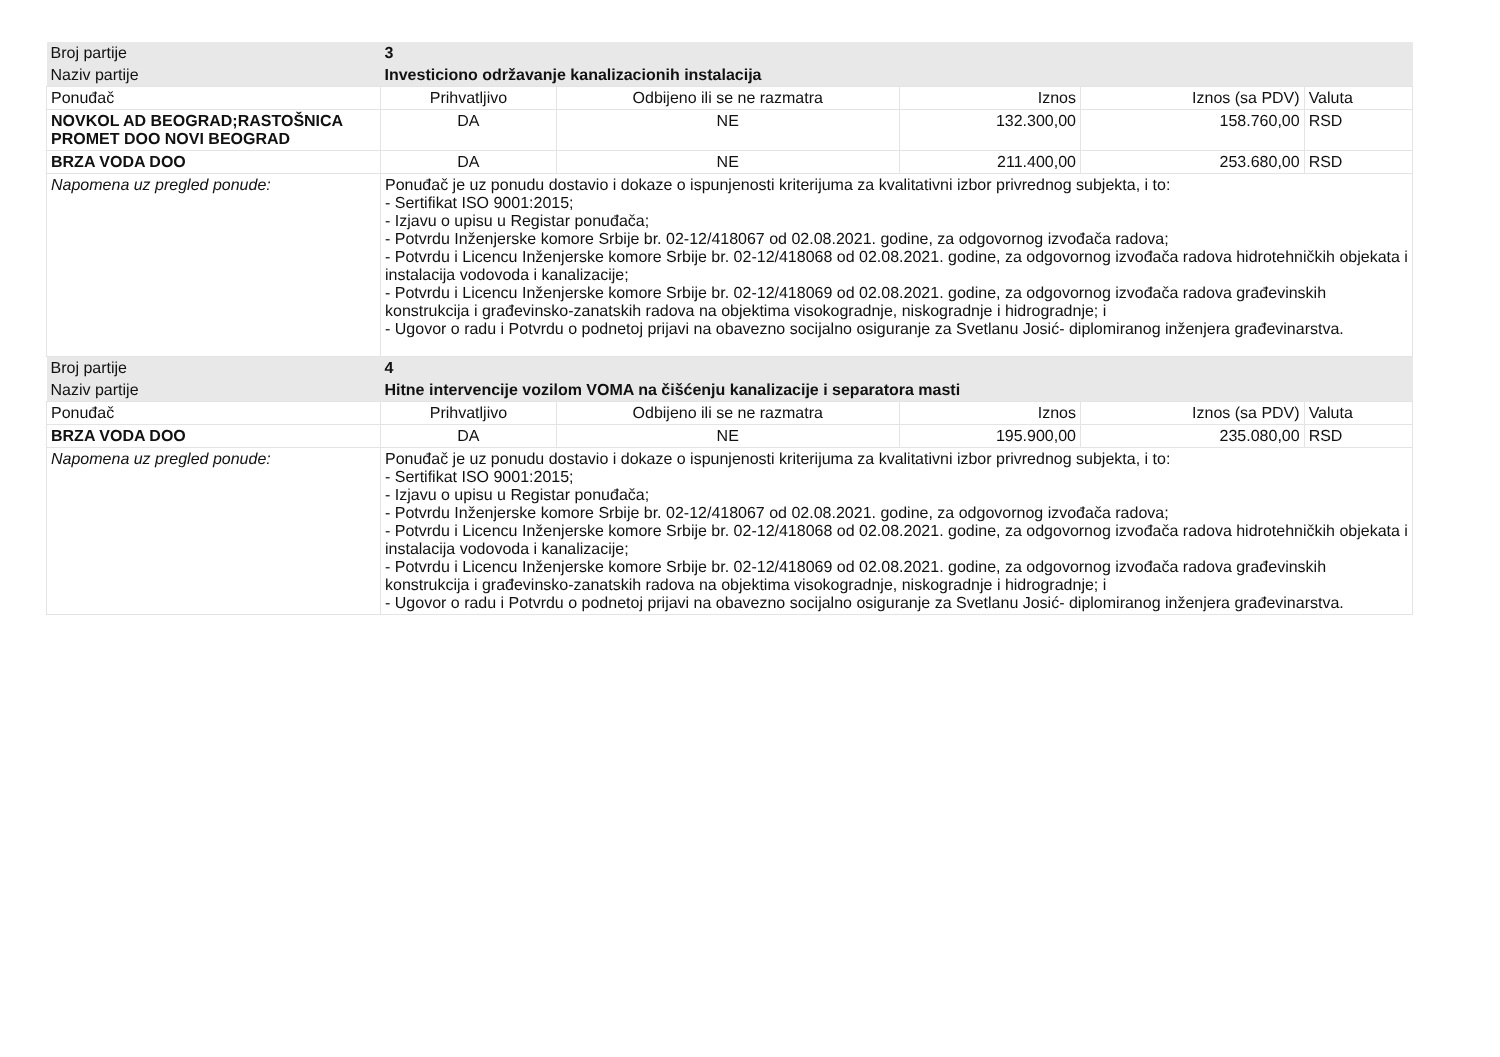| Broj partije | 3 | | | | | |
| Naziv partije | Investiciono održavanje kanalizacionih instalacija | | | | | |
| Ponuđač | | Prihvatljivo | Odbijeno ili se ne razmatra | Iznos | Iznos (sa PDV) | Valuta |
| NOVKOL AD BEOGRAD;RASTOŠNICA PROMET DOO NOVI BEOGRAD | | DA | NE | 132.300,00 | 158.760,00 | RSD |
| BRZA VODA DOO | | DA | NE | 211.400,00 | 253.680,00 | RSD |
| Napomena uz pregled ponude: | | Ponuđač je uz ponudu dostavio i dokaze o ispunjenosti kriterijuma za kvalitativni izbor privrednog subjekta, i to: - Sertifikat ISO 9001:2015; - Izjavu o upisu u Registar ponuđača; - Potvrdu Inženjerske komore Srbije br. 02-12/418067 od 02.08.2021. godine, za odgovornog izvođača radova; - Potvrdu i Licencu Inženjerske komore Srbije br. 02-12/418068 od 02.08.2021. godine, za odgovornog izvođača radova hidrotehničkih objekata i instalacija vodovoda i kanalizacije; - Potvrdu i Licencu Inženjerske komore Srbije br. 02-12/418069 od 02.08.2021. godine, za odgovornog izvođača radova građevinskih konstrukcija i građevinsko-zanatskih radova na objektima visokogradnje, niskogradnje i hidrogradnje; i - Ugovor o radu i Potvrdu o podnetoj prijavi na obavezno socijalno osiguranje za Svetlanu Josić- diplomiranog inženjera građevinarstva. | | | | |
| Broj partije | 4 | | | | | |
| Naziv partije | Hitne intervencije vozilom VOMA na čišćenju kanalizacije i separatora masti | | | | | |
| Ponuđač | | Prihvatljivo | Odbijeno ili se ne razmatra | Iznos | Iznos (sa PDV) | Valuta |
| BRZA VODA DOO | | DA | NE | 195.900,00 | 235.080,00 | RSD |
| Napomena uz pregled ponude: | | Ponuđač je uz ponudu dostavio i dokaze o ispunjenosti kriterijuma za kvalitativni izbor privrednog subjekta, i to: - Sertifikat ISO 9001:2015; - Izjavu o upisu u Registar ponuđača; - Potvrdu Inženjerske komore Srbije br. 02-12/418067 od 02.08.2021. godine, za odgovornog izvođača radova; - Potvrdu i Licencu Inženjerske komore Srbije br. 02-12/418068 od 02.08.2021. godine, za odgovornog izvođača radova hidrotehničkih objekata i instalacija vodovoda i kanalizacije; - Potvrdu i Licencu Inženjerske komore Srbije br. 02-12/418069 od 02.08.2021. godine, za odgovornog izvođača radova građevinskih konstrukcija i građevinsko-zanatskih radova na objektima visokogradnje, niskogradnje i hidrogradnje; i - Ugovor o radu i Potvrdu o podnetoj prijavi na obavezno socijalno osiguranje za Svetlanu Josić- diplomiranog inženjera građevinarstva. | | | | |